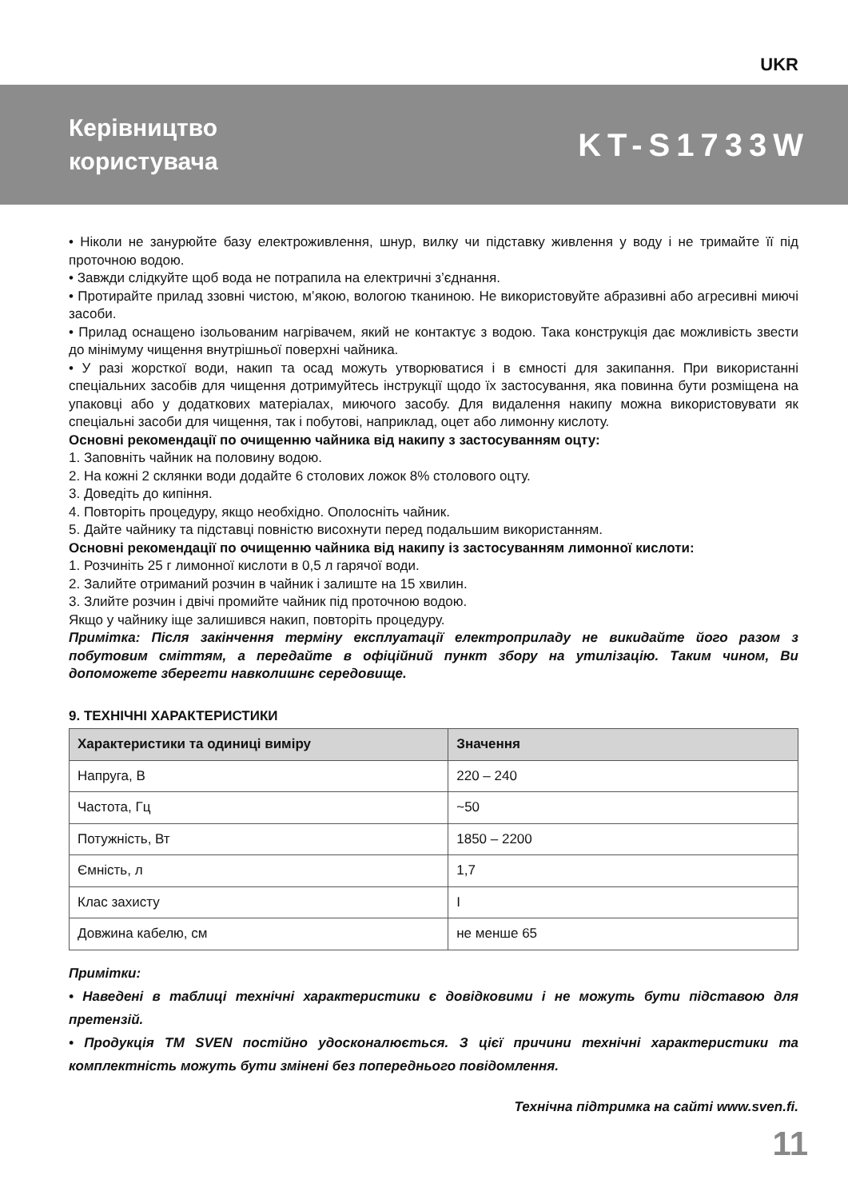UKR
Керівництво
користувача
KT-S1733W
• Ніколи не занурюйте базу електроживлення, шнур, вилку чи підставку живлення у воду і не тримайте її під проточною водою.
• Завжди слідкуйте щоб вода не потрапила на електричні з’єднання.
• Протирайте прилад ззовні чистою, м’якою, вологою тканиною. Не використовуйте абразивні або агресивні миючі засоби.
• Прилад оснащено ізольованим нагрівачем, який не контактує з водою. Така конструкція дає можливість звести до мінімуму чищення внутрішньої поверхні чайника.
• У разі жорсткої води, накип та осад можуть утворюватися і в ємності для закипання. При використанні спеціальних засобів для чищення дотримуйтесь інструкції щодо їх застосування, яка повинна бути розміщена на упаковці або у додаткових матеріалах, миючого засобу. Для видалення накипу можна використовувати як спеціальні засоби для чищення, так і побутові, наприклад, оцет або лимонну кислоту.
Основні рекомендації по очищенню чайника від накипу з застосуванням оцту:
1. Заповніть чайник на половину водою.
2. На кожні 2 склянки води додайте 6 столових ложок 8% столового оцту.
3. Доведіть до кипіння.
4. Повторіть процедуру, якщо необхідно. Ополосніть чайник.
5. Дайте чайнику та підставці повністю висохнути перед подальшим використанням.
Основні рекомендації по очищенню чайника від накипу із застосуванням лимонної кислоти:
1. Розчиніть 25 г лимонної кислоти в 0,5 л гарячої води.
2. Залийте отриманий розчин в чайник і залиште на 15 хвилин.
3. Злийте розчин і двічі промийте чайник під проточною водою.
Якщо у чайнику іще залишився накип, повторіть процедуру.
Примітка: Після закінчення терміну експлуатації електроприладу не викидайте його разом з побутовим сміттям, а передайте в офіційний пункт збору на утилізацію. Таким чином, Ви допоможете зберегти навколишнє середовище.
9. ТЕХНІЧНІ ХАРАКТЕРИСТИКИ
| Характеристики та одиниці виміру | Значення |
| --- | --- |
| Напруга, В | 220 – 240 |
| Частота, Гц | ~50 |
| Потужність, Вт | 1850 – 2200 |
| Ємність, л | 1,7 |
| Клас захисту | I |
| Довжина кабелю, см | не менше 65 |
Примітки:
• Наведені в таблиці технічні характеристики є довідковими і не можуть бути підставою для претензій.
• Продукція ТМ SVEN постійно удосконалюється. З цієї причини технічні характеристики та комплектність можуть бути змінені без попереднього повідомлення.
Технічна підтримка на сайті www.sven.fi.
11